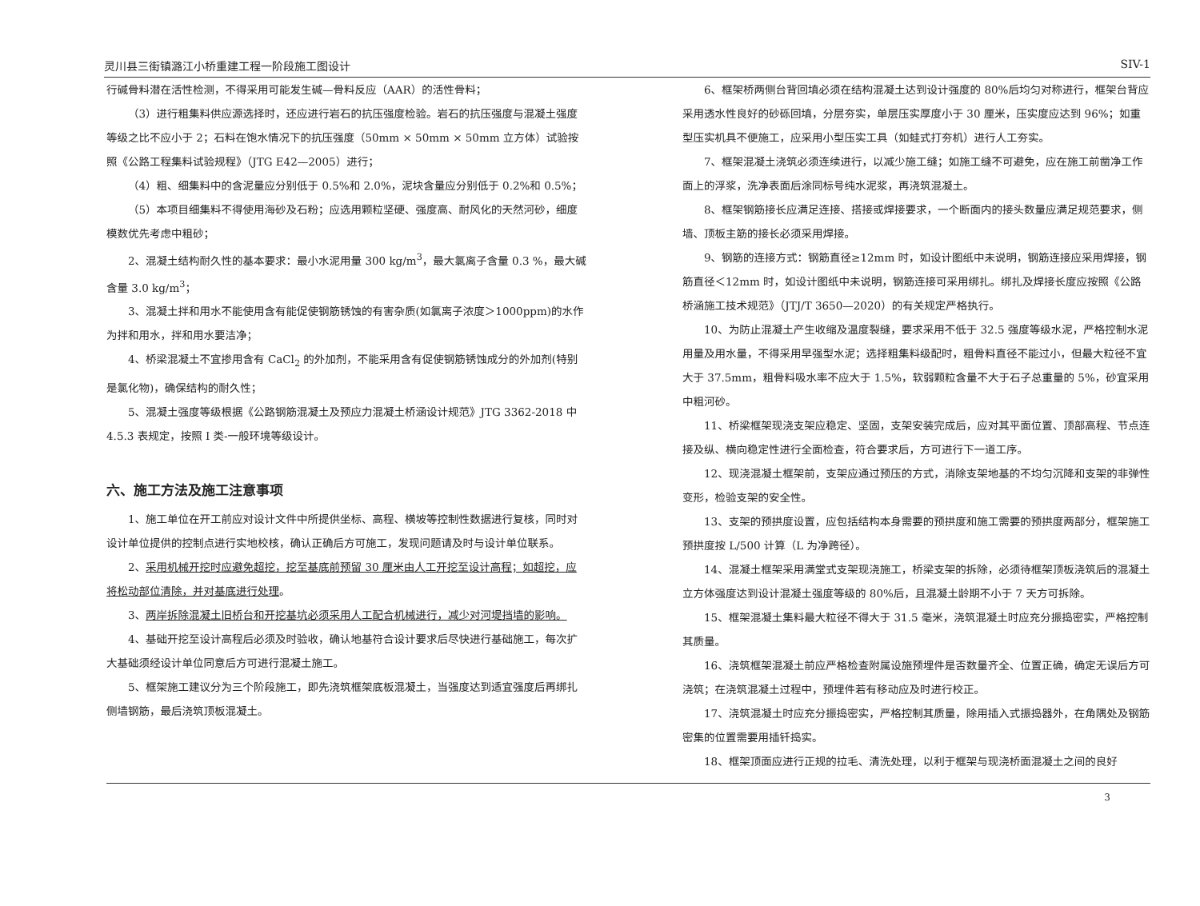灵川县三街镇潞江小桥重建工程一阶段施工图设计 SIV-1
行碱骨料潜在活性检测，不得采用可能发生碱—骨料反应（AAR）的活性骨料；
（3）进行粗集料供应源选择时，还应进行岩石的抗压强度检验。岩石的抗压强度与混凝土强度等级之比不应小于 2；石料在饱水情况下的抗压强度（50mm × 50mm × 50mm 立方体）试验按照《公路工程集料试验规程》（JTG E42—2005）进行；
（4）粗、细集料中的含泥量应分别低于 0.5%和 2.0%，泥块含量应分别低于 0.2%和 0.5%；
（5）本项目细集料不得使用海砂及石粉；应选用颗粒坚硬、强度高、耐风化的天然河砂，细度模数优先考虑中粗砂；
2、混凝土结构耐久性的基本要求：最小水泥用量 300 kg/m<sup>3</sup>，最大氯离子含量 0.3 %，最大碱含量 3.0 kg/m<sup>3</sup>；
3、混凝土拌和用水不能使用含有能促使钢筋锈蚀的有害杂质(如氯离子浓度＞1000ppm)的水作为拌和用水，拌和用水要洁净；
4、桥梁混凝土不宜掺用含有 CaCl<sub>2</sub> 的外加剂，不能采用含有促使钢筋锈蚀成分的外加剂(特别是氯化物)，确保结构的耐久性；
5、混凝土强度等级根据《公路钢筋混凝土及预应力混凝土桥涵设计规范》JTG 3362-2018 中 4.5.3 表规定，按照 I 类-一般环境等级设计。
六、施工方法及施工注意事项
1、施工单位在开工前应对设计文件中所提供坐标、高程、横坡等控制性数据进行复核，同时对设计单位提供的控制点进行实地校核，确认正确后方可施工，发现问题请及时与设计单位联系。
2、采用机械开挖时应避免超挖，挖至基底前预留 30 厘米由人工开挖至设计高程；如超挖，应将松动部位清除，并对基底进行处理。
3、两岸拆除混凝土旧桥台和开挖基坑必须采用人工配合机械进行，减少对河堤挡墙的影响。
4、基础开挖至设计高程后必须及时验收，确认地基符合设计要求后尽快进行基础施工，每次扩大基础须经设计单位同意后方可进行混凝土施工。
5、框架施工建议分为三个阶段施工，即先浇筑框架底板混凝土，当强度达到适宜强度后再绑扎侧墙钢筋，最后浇筑顶板混凝土。
6、框架桥两侧台背回填必须在结构混凝土达到设计强度的 80%后均匀对称进行，框架台背应采用透水性良好的砂砾回填，分层夯实，单层压实厚度小于 30 厘米，压实度应达到 96%；如重型压实机具不便施工，应采用小型压实工具（如蛙式打夯机）进行人工夯实。
7、框架混凝土浇筑必须连续进行，以减少施工缝；如施工缝不可避免，应在施工前凿净工作面上的浮浆，洗净表面后涂同标号纯水泥浆，再浇筑混凝土。
8、框架钢筋接长应满足连接、搭接或焊接要求，一个断面内的接头数量应满足规范要求，侧墙、顶板主筋的接长必须采用焊接。
9、钢筋的连接方式：钢筋直径≥12mm 时，如设计图纸中未说明，钢筋连接应采用焊接，钢筋直径＜12mm 时，如设计图纸中未说明，钢筋连接可采用绑扎。绑扎及焊接长度应按照《公路桥涵施工技术规范》（JTJ/T 3650—2020）的有关规定严格执行。
10、为防止混凝土产生收缩及温度裂缝，要求采用不低于 32.5 强度等级水泥，严格控制水泥用量及用水量，不得采用早强型水泥；选择粗集料级配时，粗骨料直径不能过小，但最大粒径不宜大于 37.5mm，粗骨料吸水率不应大于 1.5%，软弱颗粒含量不大于石子总重量的 5%，砂宜采用中粗河砂。
11、桥梁框架现浇支架应稳定、坚固，支架安装完成后，应对其平面位置、顶部高程、节点连接及纵、横向稳定性进行全面检查，符合要求后，方可进行下一道工序。
12、现浇混凝土框架前，支架应通过预压的方式，消除支架地基的不均匀沉降和支架的非弹性变形，检验支架的安全性。
13、支架的预拱度设置，应包括结构本身需要的预拱度和施工需要的预拱度两部分，框架施工预拱度按 L/500 计算（L 为净跨径）。
14、混凝土框架采用满堂式支架现浇施工，桥梁支架的拆除，必须待框架顶板浇筑后的混凝土立方体强度达到设计混凝土强度等级的 80%后，且混凝土龄期不小于 7 天方可拆除。
15、框架混凝土集料最大粒径不得大于 31.5 毫米，浇筑混凝土时应充分振捣密实，严格控制其质量。
16、浇筑框架混凝土前应严格检查附属设施预埋件是否数量齐全、位置正确，确定无误后方可浇筑；在浇筑混凝土过程中，预埋件若有移动应及时进行校正。
17、浇筑混凝土时应充分振捣密实，严格控制其质量，除用插入式振捣器外，在角隅处及钢筋密集的位置需要用插钎捣实。
18、框架顶面应进行正规的拉毛、清洗处理，以利于框架与现浇桥面混凝土之间的良好
3